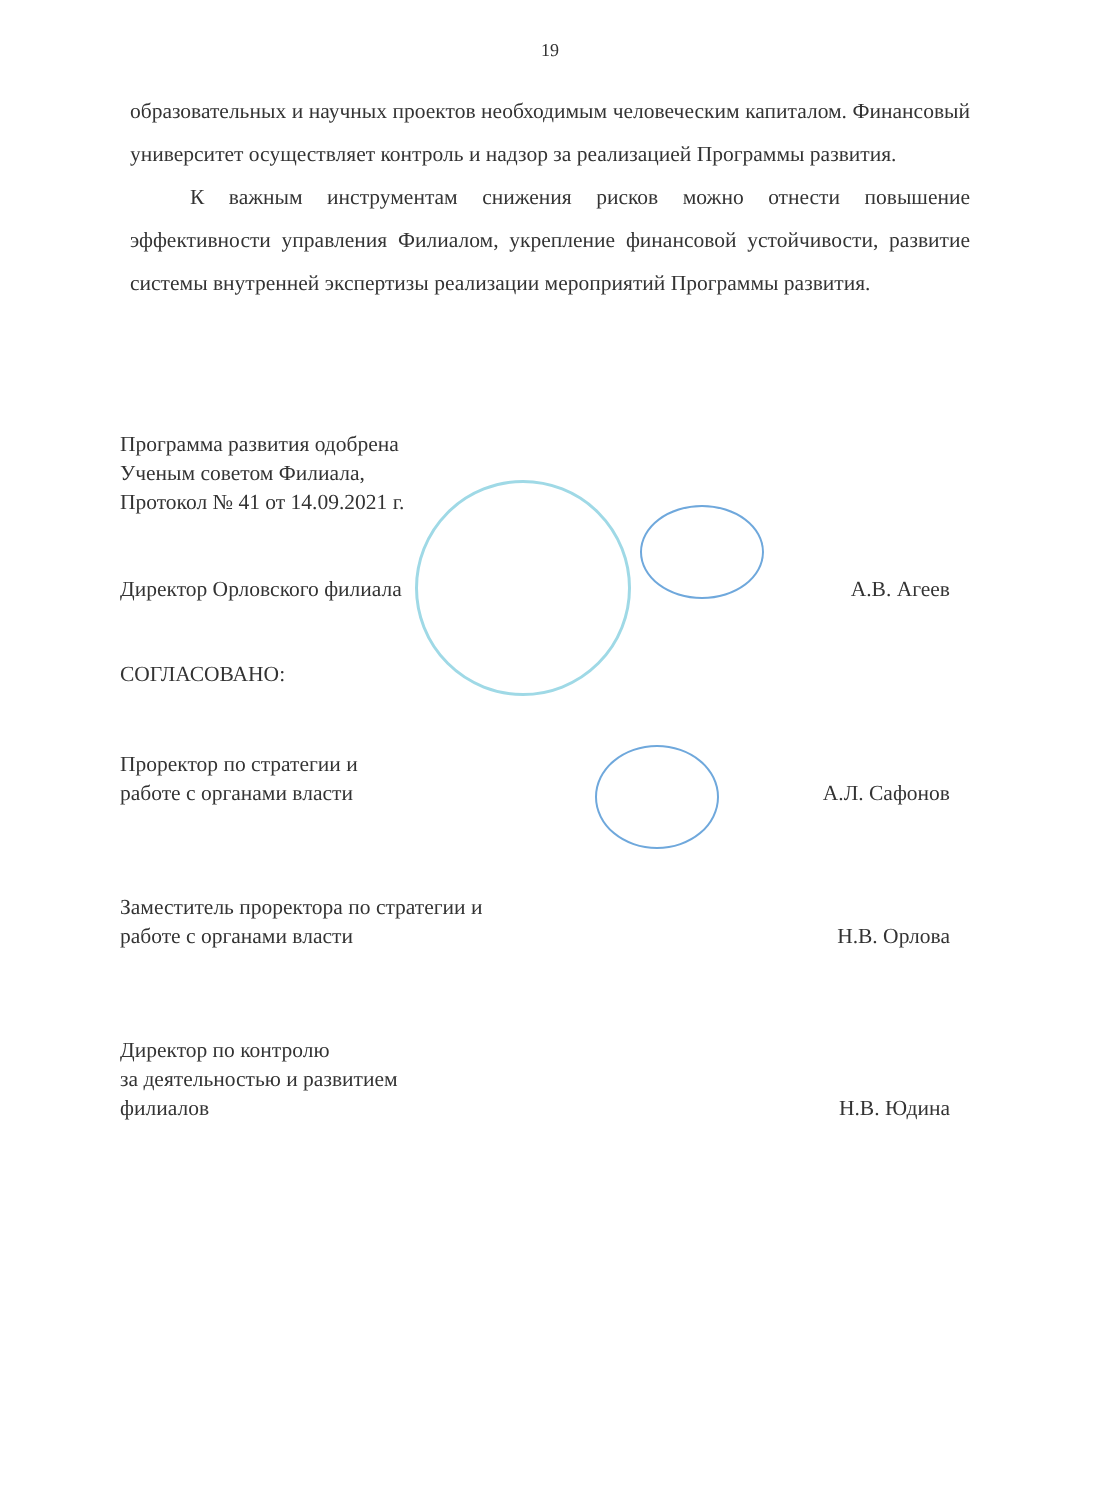19
образовательных и научных проектов необходимым человеческим капиталом. Финансовый университет осуществляет контроль и надзор за реализацией Программы развития.
К важным инструментам снижения рисков можно отнести повышение эффективности управления Филиалом, укрепление финансовой устойчивости, развитие системы внутренней экспертизы реализации мероприятий Программы развития.
Программа развития одобрена
Ученым советом Филиала,
Протокол № 41 от 14.09.2021 г.
Директор Орловского филиала А.В. Агеев
СОГЛАСОВАНО:
Проректор по стратегии и
работе с органами власти
А.Л. Сафонов
Заместитель проректора по стратегии и
работе с органами власти
Н.В. Орлова
Директор по контролю
за деятельностью и развитием
филиалов
Н.В. Юдина